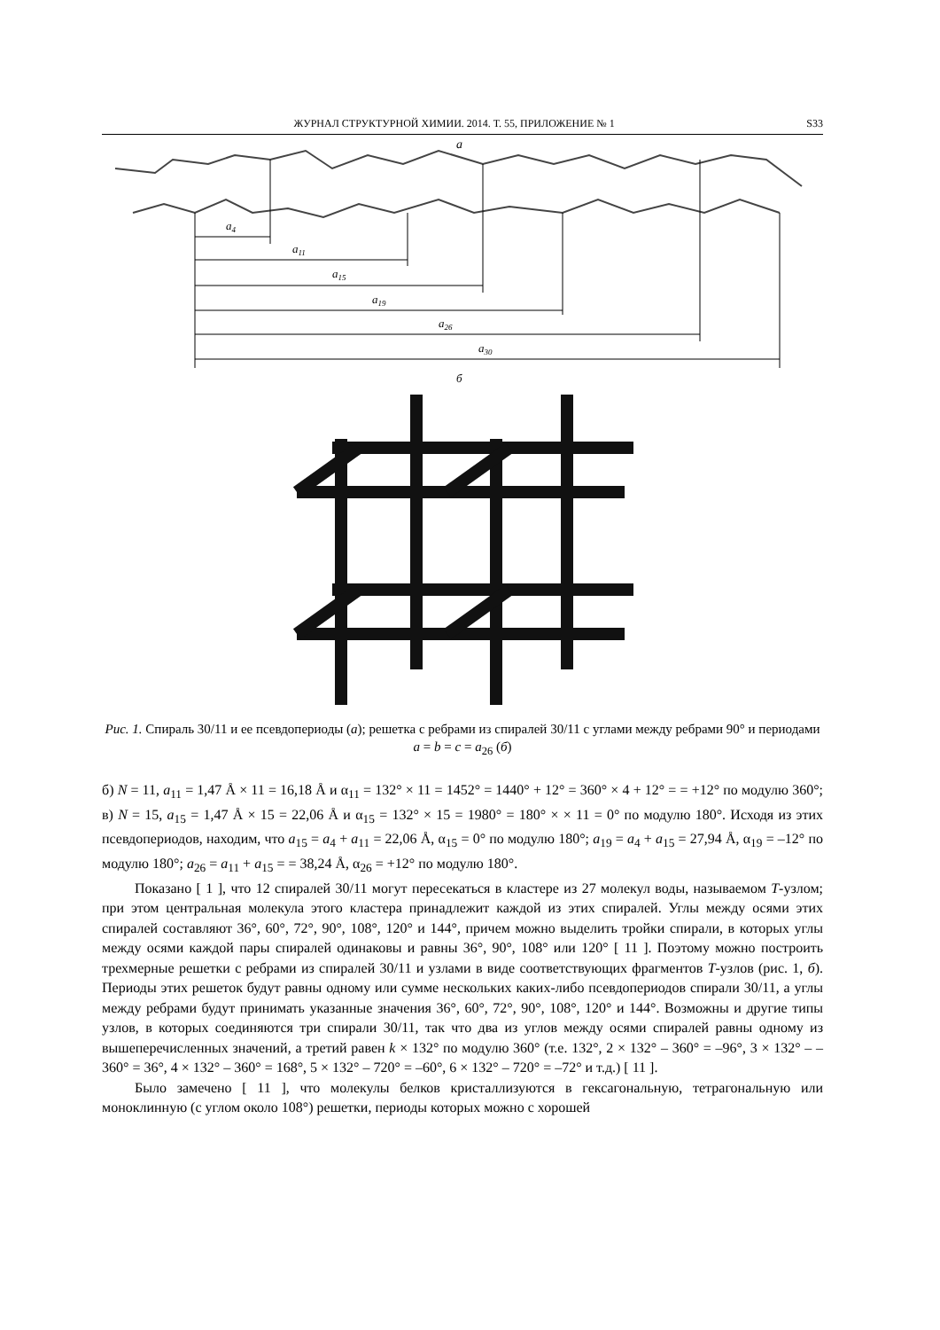ЖУРНАЛ СТРУКТУРНОЙ ХИМИИ. 2014. Т. 55, ПРИЛОЖЕНИЕ № 1 S33
a
a4
a11
a15
a19
a26
a30
б
Рис. 1. Спираль 30/11 и ее псевдопериоды (а); решетка с ребрами из спиралей 30/11 с углами между ребрами 90° и периодами a = b = c = a<sub>26</sub> (б)
б) N = 11, a<sub>11</sub> = 1,47 Å × 11 = 16,18 Å и α<sub>11</sub> = 132° × 11 = 1452° = 1440° + 12° = 360° × 4 + 12° = = +12° по модулю 360°; в) N = 15, a<sub>15</sub> = 1,47 Å × 15 = 22,06 Å и α<sub>15</sub> = 132° × 15 = 1980° = 180° × × 11 = 0° по модулю 180°. Исходя из этих псевдопериодов, находим, что a<sub>15</sub> = a<sub>4</sub> + a<sub>11</sub> = 22,06 Å, α<sub>15</sub> = 0° по модулю 180°; a<sub>19</sub> = a<sub>4</sub> + a<sub>15</sub> = 27,94 Å, α<sub>19</sub> = –12° по модулю 180°; a<sub>26</sub> = a<sub>11</sub> + a<sub>15</sub> = = 38,24 Å, α<sub>26</sub> = +12° по модулю 180°.
Показано [ 1 ], что 12 спиралей 30/11 могут пересекаться в кластере из 27 молекул воды, называемом T-узлом; при этом центральная молекула этого кластера принадлежит каждой из этих спиралей. Углы между осями этих спиралей составляют 36°, 60°, 72°, 90°, 108°, 120° и 144°, причем можно выделить тройки спирали, в которых углы между осями каждой пары спиралей одинаковы и равны 36°, 90°, 108° или 120° [ 11 ]. Поэтому можно построить трехмерные решетки с ребрами из спиралей 30/11 и узлами в виде соответствующих фрагментов T-узлов (рис. 1, б). Периоды этих решеток будут равны одному или сумме нескольких каких-либо псевдопериодов спирали 30/11, а углы между ребрами будут принимать указанные значения 36°, 60°, 72°, 90°, 108°, 120° и 144°. Возможны и другие типы узлов, в которых соединяются три спирали 30/11, так что два из углов между осями спиралей равны одному из вышеперечисленных значений, а третий равен k × 132° по модулю 360° (т.е. 132°, 2 × 132° – 360° = –96°, 3 × 132° – – 360° = 36°, 4 × 132° – 360° = 168°, 5 × 132° – 720° = –60°, 6 × 132° – 720° = –72° и т.д.) [ 11 ].
Было замечено [ 11 ], что молекулы белков кристаллизуются в гексагональную, тетрагональную или моноклинную (с углом около 108°) решетки, периоды которых можно с хорошей